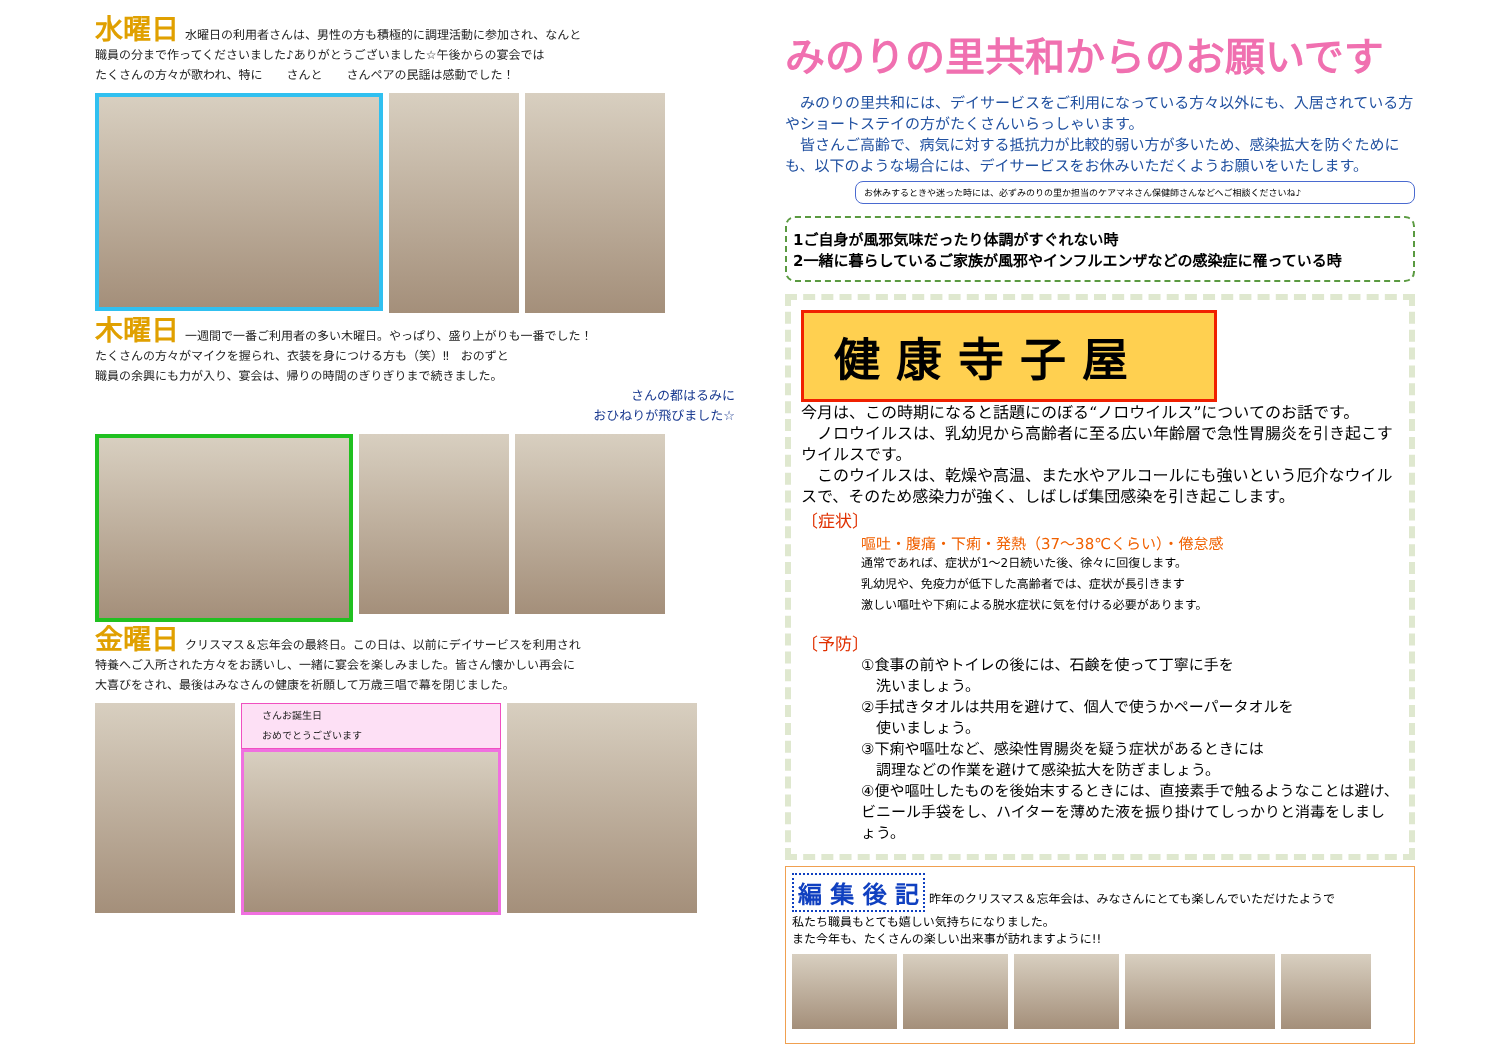水曜日 水曜日の利用者さんは、男性の方も積極的に調理活動に参加され、なんと
職員の分まで作ってくださいました♪ありがとうございました☆午後からの宴会では
たくさんの方々が歌われ、特に　　さんと　　さんペアの民謡は感動でした！
木曜日 一週間で一番ご利用者の多い木曜日。やっぱり、盛り上がりも一番でした！
たくさんの方々がマイクを握られ、衣装を身につける方も（笑）‼　おのずと
職員の余興にも力が入り、宴会は、帰りの時間のぎりぎりまで続きました。
さんの都はるみに
おひねりが飛びました☆
金曜日 クリスマス＆忘年会の最終日。この日は、以前にデイサービスを利用され
特養へご入所された方々をお誘いし、一緒に宴会を楽しみました。皆さん懐かしい再会に
大喜びをされ、最後はみなさんの健康を祈願して万歳三唱で幕を閉じました。
さんお誕生日
おめでとうございます
みのりの里共和からのお願いです
　みのりの里共和には、デイサービスをご利用になっている方々以外にも、入居されている方やショートステイの方がたくさんいらっしゃいます。
　皆さんご高齢で、病気に対する抵抗力が比較的弱い方が多いため、感染拡大を防ぐためにも、以下のような場合には、デイサービスをお休みいただくようお願いをいたします。
お休みするときや迷った時には、必ずみのりの里か担当のケアマネさん保健師さんなどへご相談くださいね♪
1ご自身が風邪気味だったり体調がすぐれない時
2一緒に暮らしているご家族が風邪やインフルエンザなどの感染症に罹っている時
健 康 寺 子 屋
今月は、この時期になると話題にのぼる“ノロウイルス”についてのお話です。
　ノロウイルスは、乳幼児から高齢者に至る広い年齢層で急性胃腸炎を引き起こすウイルスです。
　このウイルスは、乾燥や高温、また水やアルコールにも強いという厄介なウイルスで、そのため感染力が強く、しばしば集団感染を引き起こします。
〔症状〕
嘔吐・腹痛・下痢・発熱（37～38℃くらい）・倦怠感
通常であれば、症状が1～2日続いた後、徐々に回復します。
乳幼児や、免疫力が低下した高齢者では、症状が長引きます
激しい嘔吐や下痢による脱水症状に気を付ける必要があります。
〔予防〕
①食事の前やトイレの後には、石鹸を使って丁寧に手を
　洗いましょう。
②手拭きタオルは共用を避けて、個人で使うかペーパータオルを
　使いましょう。
③下痢や嘔吐など、感染性胃腸炎を疑う症状があるときには
　調理などの作業を避けて感染拡大を防ぎましょう。
④便や嘔吐したものを後始末するときには、直接素手で触るようなことは避け、ビニール手袋をし、ハイターを薄めた液を振り掛けてしっかりと消毒をしましょう。
編 集 後 記 昨年のクリスマス＆忘年会は、みなさんにとても楽しんでいただけたようで
私たち職員もとても嬉しい気持ちになりました。
また今年も、たくさんの楽しい出来事が訪れますように!!